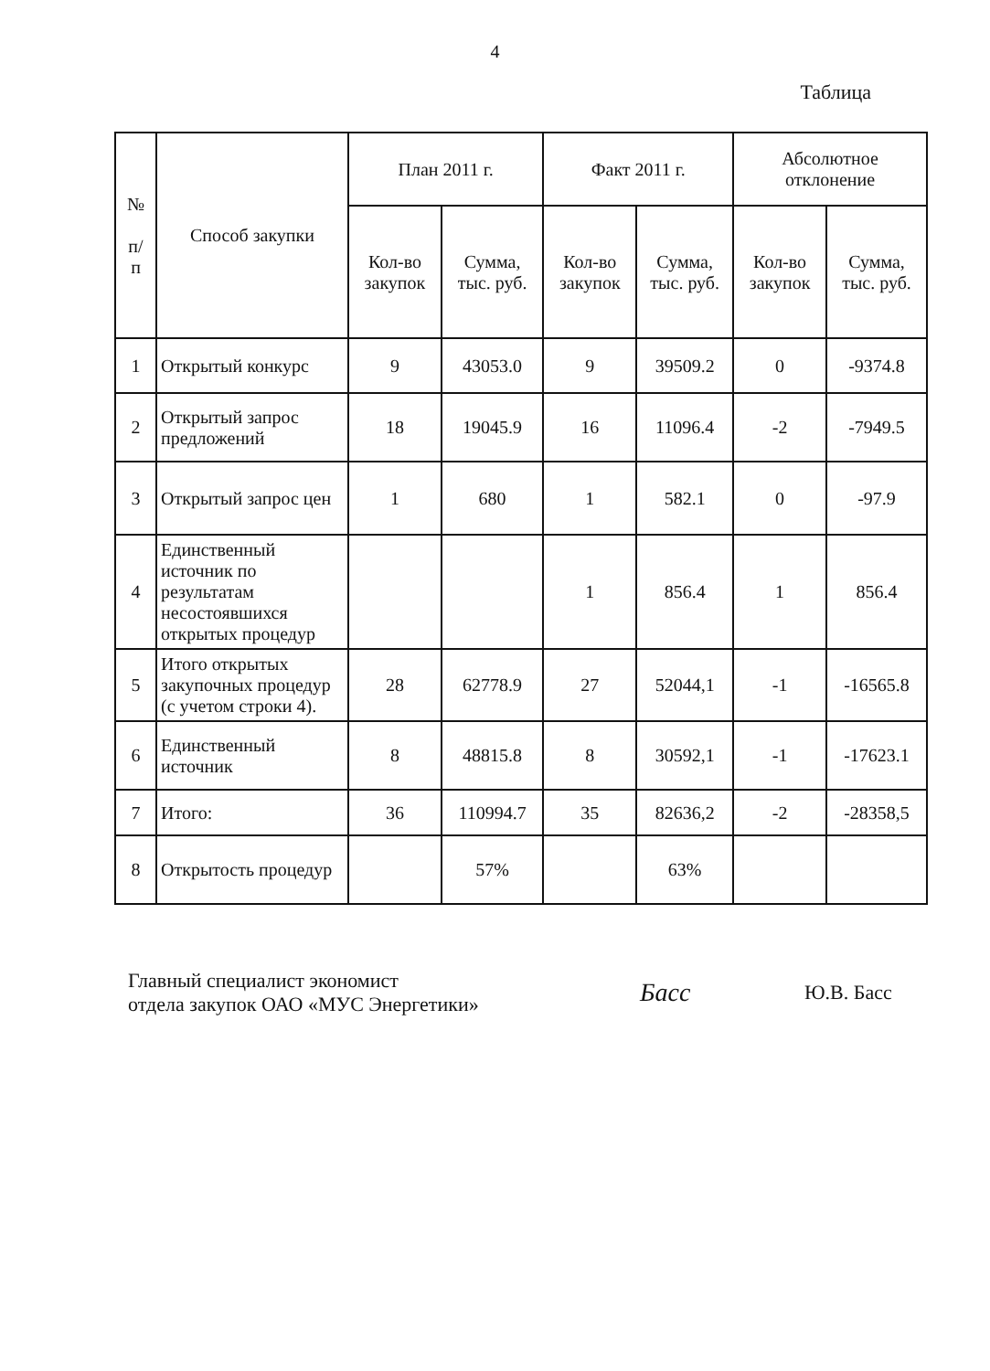4
Таблица
| № п/ п | Способ закупки | План 2011 г. | | Факт 2011 г. | | Абсолютное отклонение | |
| --- | --- | --- | --- | --- | --- | --- | --- |
| | | Кол-во закупок | Сумма, тыс. руб. | Кол-во закупок | Сумма, тыс. руб. | Кол-во закупок | Сумма, тыс. руб. |
| 1 | Открытый конкурс | 9 | 43053.0 | 9 | 39509.2 | 0 | -9374.8 |
| 2 | Открытый запрос предложений | 18 | 19045.9 | 16 | 11096.4 | -2 | -7949.5 |
| 3 | Открытый запрос цен | 1 | 680 | 1 | 582.1 | 0 | -97.9 |
| 4 | Единственный источник по результатам несостоявшихся открытых процедур | | | 1 | 856.4 | 1 | 856.4 |
| 5 | Итого открытых закупочных процедур (с учетом строки 4). | 28 | 62778.9 | 27 | 52044,1 | -1 | -16565.8 |
| 6 | Единственный источник | 8 | 48815.8 | 8 | 30592,1 | -1 | -17623.1 |
| 7 | Итого: | 36 | 110994.7 | 35 | 82636,2 | -2 | -28358,5 |
| 8 | Открытость процедур | | 57% | | 63% | | |
Главный специалист экономист
отдела закупок ОАО «МУС Энергетики»
Басс
Ю.В. Басс